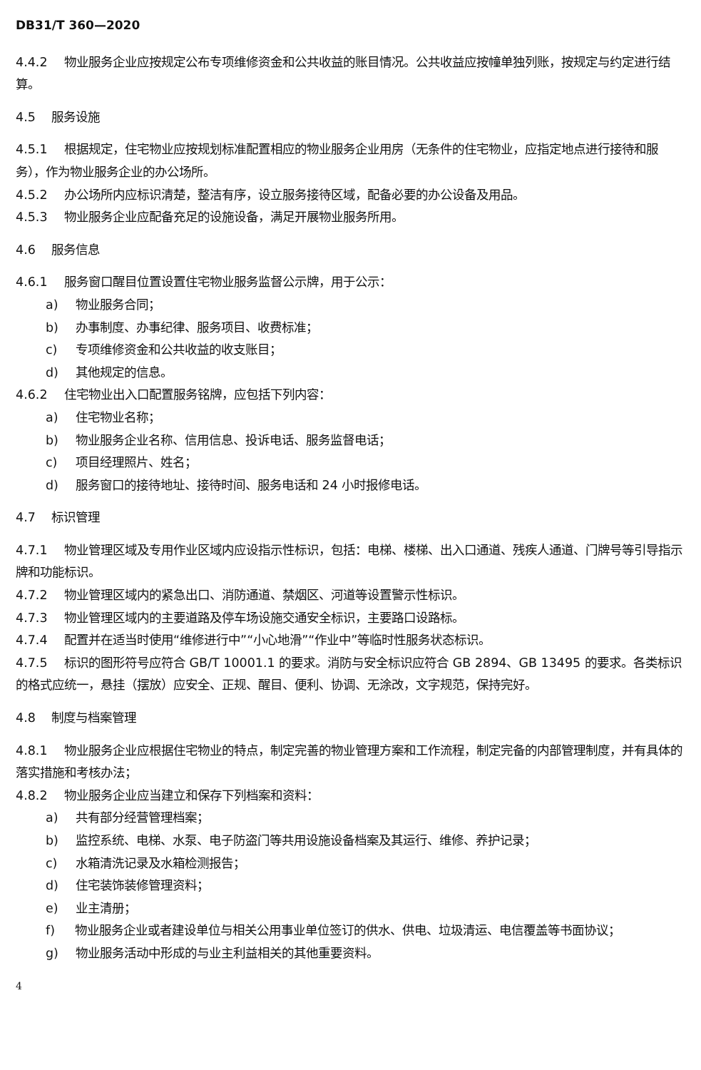DB31/T 360—2020
4.4.2 物业服务企业应按规定公布专项维修资金和公共收益的账目情况。公共收益应按幢单独列账，按规定与约定进行结算。
4.5 服务设施
4.5.1 根据规定，住宅物业应按规划标准配置相应的物业服务企业用房（无条件的住宅物业，应指定地点进行接待和服务），作为物业服务企业的办公场所。
4.5.2 办公场所内应标识清楚，整洁有序，设立服务接待区域，配备必要的办公设备及用品。
4.5.3 物业服务企业应配备充足的设施设备，满足开展物业服务所用。
4.6 服务信息
4.6.1 服务窗口醒目位置设置住宅物业服务监督公示牌，用于公示：
a) 物业服务合同；
b) 办事制度、办事纪律、服务项目、收费标准；
c) 专项维修资金和公共收益的收支账目；
d) 其他规定的信息。
4.6.2 住宅物业出入口配置服务铭牌，应包括下列内容：
a) 住宅物业名称；
b) 物业服务企业名称、信用信息、投诉电话、服务监督电话；
c) 项目经理照片、姓名；
d) 服务窗口的接待地址、接待时间、服务电话和 24 小时报修电话。
4.7 标识管理
4.7.1 物业管理区域及专用作业区域内应设指示性标识，包括：电梯、楼梯、出入口通道、残疾人通道、门牌号等引导指示牌和功能标识。
4.7.2 物业管理区域内的紧急出口、消防通道、禁烟区、河道等设置警示性标识。
4.7.3 物业管理区域内的主要道路及停车场设施交通安全标识，主要路口设路标。
4.7.4 配置并在适当时使用“维修进行中”“小心地滑”“作业中”等临时性服务状态标识。
4.7.5 标识的图形符号应符合 GB/T 10001.1 的要求。消防与安全标识应符合 GB 2894、GB 13495 的要求。各类标识的格式应统一，悬挂（摆放）应安全、正规、醒目、便利、协调、无涂改，文字规范，保持完好。
4.8 制度与档案管理
4.8.1 物业服务企业应根据住宅物业的特点，制定完善的物业管理方案和工作流程，制定完备的内部管理制度，并有具体的落实措施和考核办法；
4.8.2 物业服务企业应当建立和保存下列档案和资料：
a) 共有部分经营管理档案；
b) 监控系统、电梯、水泵、电子防盗门等共用设施设备档案及其运行、维修、养护记录；
c) 水箱清洗记录及水箱检测报告；
d) 住宅装饰装修管理资料；
e) 业主清册；
f) 物业服务企业或者建设单位与相关公用事业单位签订的供水、供电、垃圾清运、电信覆盖等书面协议；
g) 物业服务活动中形成的与业主利益相关的其他重要资料。
4